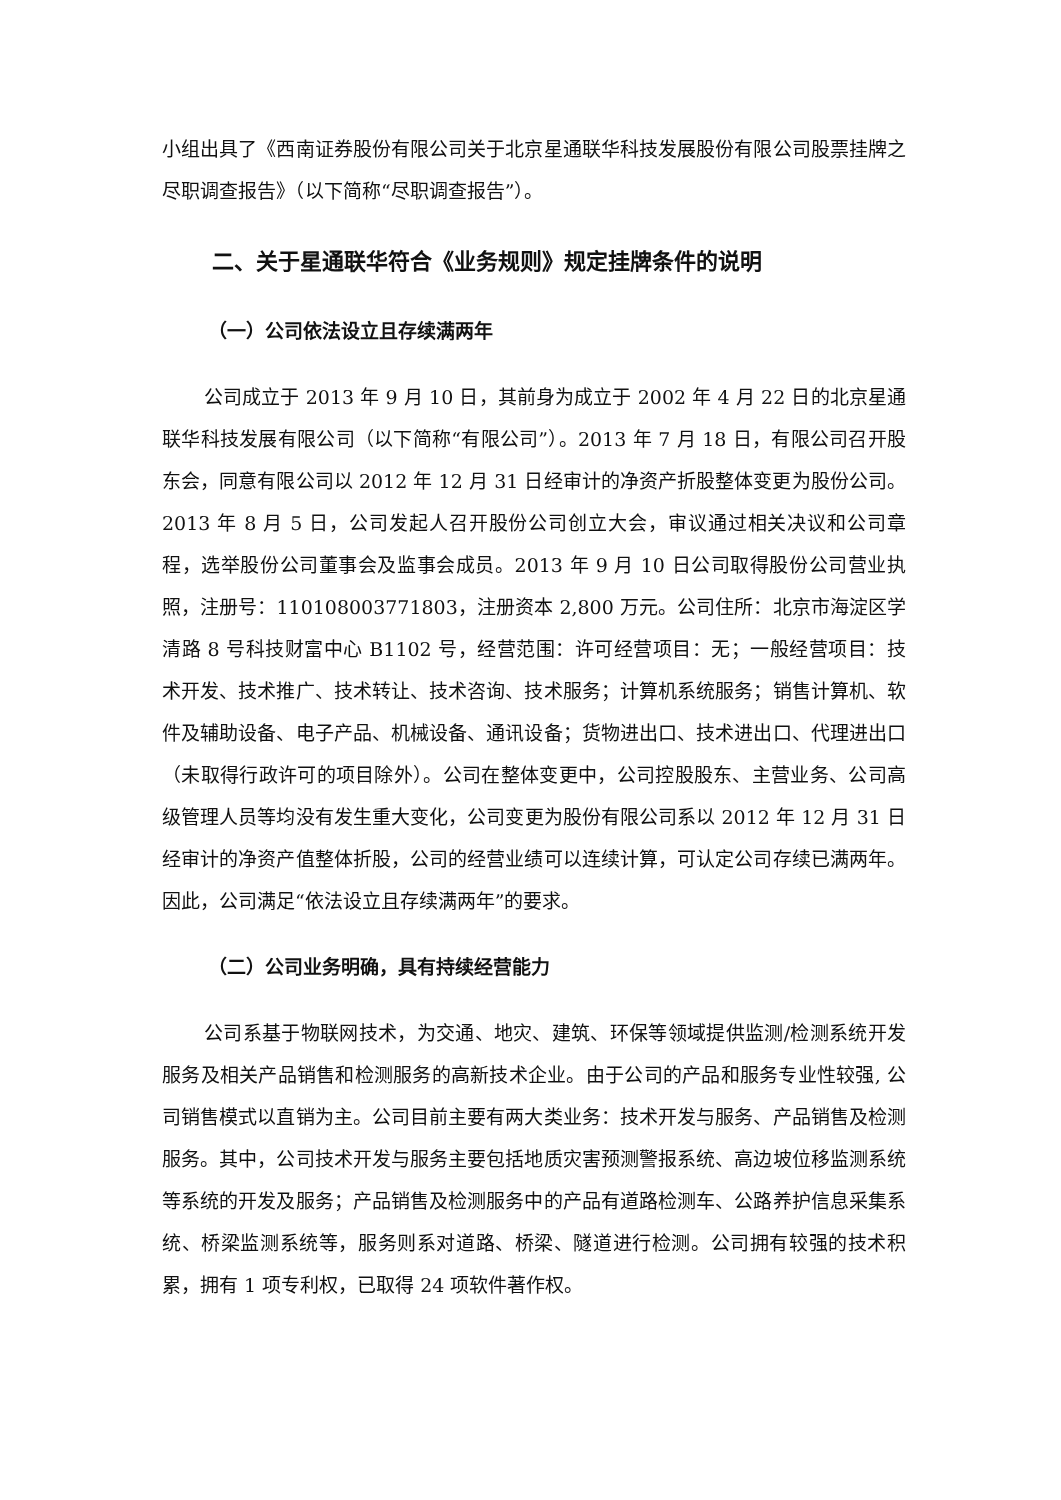小组出具了《西南证券股份有限公司关于北京星通联华科技发展股份有限公司股票挂牌之尽职调查报告》（以下简称“尽职调查报告”）。
二、关于星通联华符合《业务规则》规定挂牌条件的说明
（一）公司依法设立且存续满两年
公司成立于 2013 年 9 月 10 日，其前身为成立于 2002 年 4 月 22 日的北京星通联华科技发展有限公司（以下简称“有限公司”）。2013 年 7 月 18 日，有限公司召开股东会，同意有限公司以 2012 年 12 月 31 日经审计的净资产折股整体变更为股份公司。2013 年 8 月 5 日，公司发起人召开股份公司创立大会，审议通过相关决议和公司章程，选举股份公司董事会及监事会成员。2013 年 9 月 10 日公司取得股份公司营业执照，注册号：110108003771803，注册资本 2,800 万元。公司住所：北京市海淀区学清路 8 号科技财富中心 B1102 号，经营范围：许可经营项目：无；一般经营项目：技术开发、技术推广、技术转让、技术咨询、技术服务；计算机系统服务；销售计算机、软件及辅助设备、电子产品、机械设备、通讯设备；货物进出口、技术进出口、代理进出口（未取得行政许可的项目除外）。公司在整体变更中，公司控股股东、主营业务、公司高级管理人员等均没有发生重大变化，公司变更为股份有限公司系以 2012 年 12 月 31 日经审计的净资产值整体折股，公司的经营业绩可以连续计算，可认定公司存续已满两年。因此，公司满足“依法设立且存续满两年”的要求。
（二）公司业务明确，具有持续经营能力
公司系基于物联网技术，为交通、地灾、建筑、环保等领域提供监测/检测系统开发服务及相关产品销售和检测服务的高新技术企业。由于公司的产品和服务专业性较强, 公司销售模式以直销为主。公司目前主要有两大类业务：技术开发与服务、产品销售及检测服务。其中，公司技术开发与服务主要包括地质灾害预测警报系统、高边坡位移监测系统等系统的开发及服务；产品销售及检测服务中的产品有道路检测车、公路养护信息采集系统、桥梁监测系统等，服务则系对道路、桥梁、隧道进行检测。公司拥有较强的技术积累，拥有 1 项专利权，已取得 24 项软件著作权。